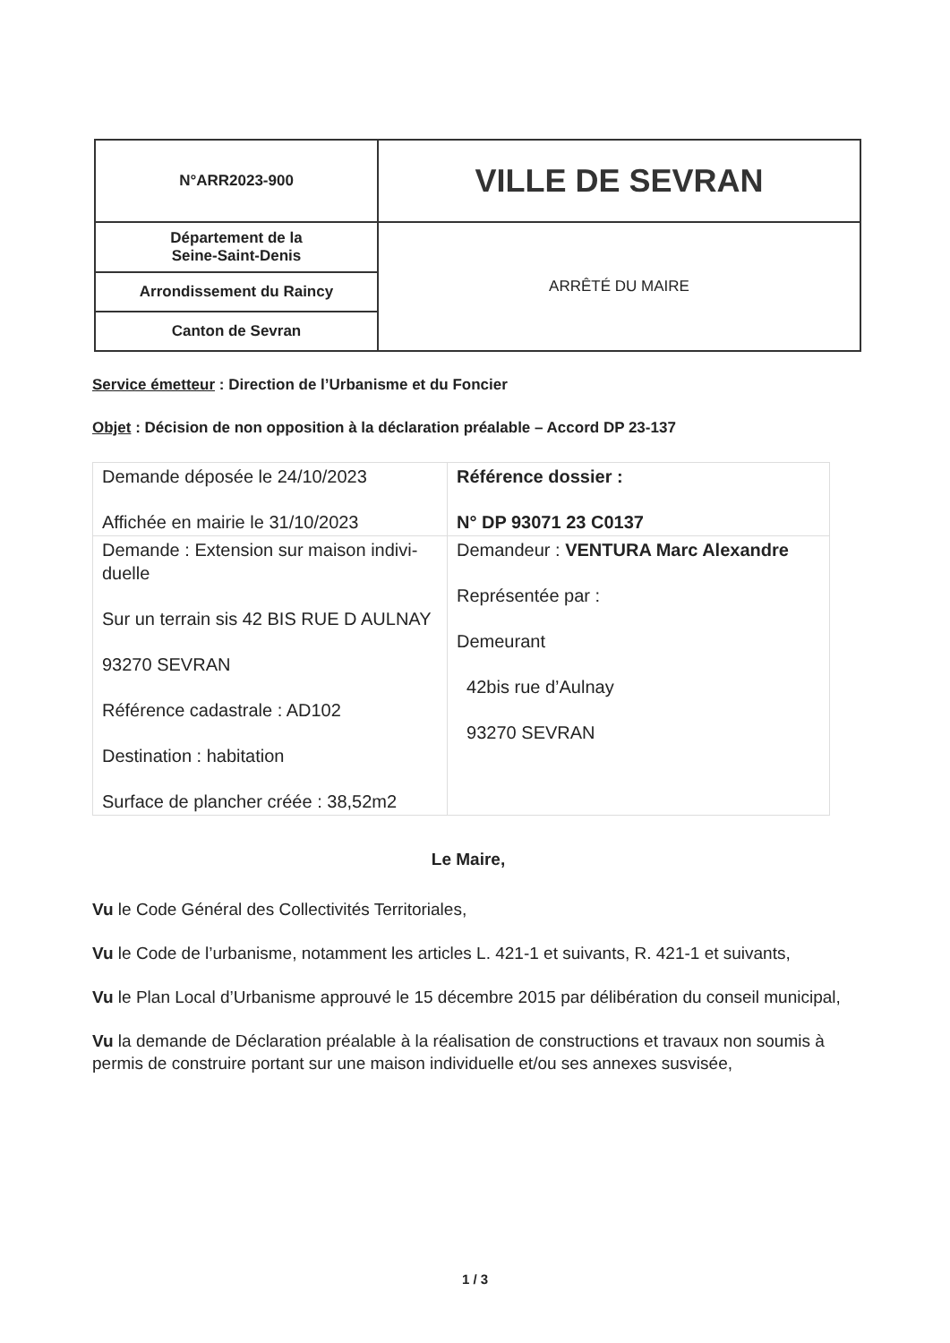| N°ARR2023-900 | VILLE DE SEVRAN |
| Département de la Seine-Saint-Denis | ARRÊTÉ DU MAIRE |
| Arrondissement du Raincy | |
| Canton de Sevran | |
Service émetteur : Direction de l’Urbanisme et du Foncier
Objet : Décision de non opposition à la déclaration préalable – Accord DP 23-137
| Demande déposée le 24/10/2023 Affichée en mairie le 31/10/2023 | Référence dossier : N° DP 93071 23 C0137 |
| Demande : Extension sur maison indivi-duelle Sur un terrain sis 42 BIS RUE D AULNAY 93270 SEVRAN Référence cadastrale : AD102 Destination : habitation Surface de plancher créée : 38,52m2 | Demandeur : VENTURA Marc Alexandre Représentée par : Demeurant 42bis rue d’Aulnay 93270 SEVRAN |
Le Maire,
Vu le Code Général des Collectivités Territoriales,
Vu le Code de l’urbanisme, notamment les articles L. 421-1 et suivants, R. 421-1 et suivants,
Vu le Plan Local d’Urbanisme approuvé le 15 décembre 2015 par délibération du conseil municipal,
Vu la demande de Déclaration préalable à la réalisation de constructions et travaux non soumis à permis de construire portant sur une maison individuelle et/ou ses annexes susvisée,
1 / 3